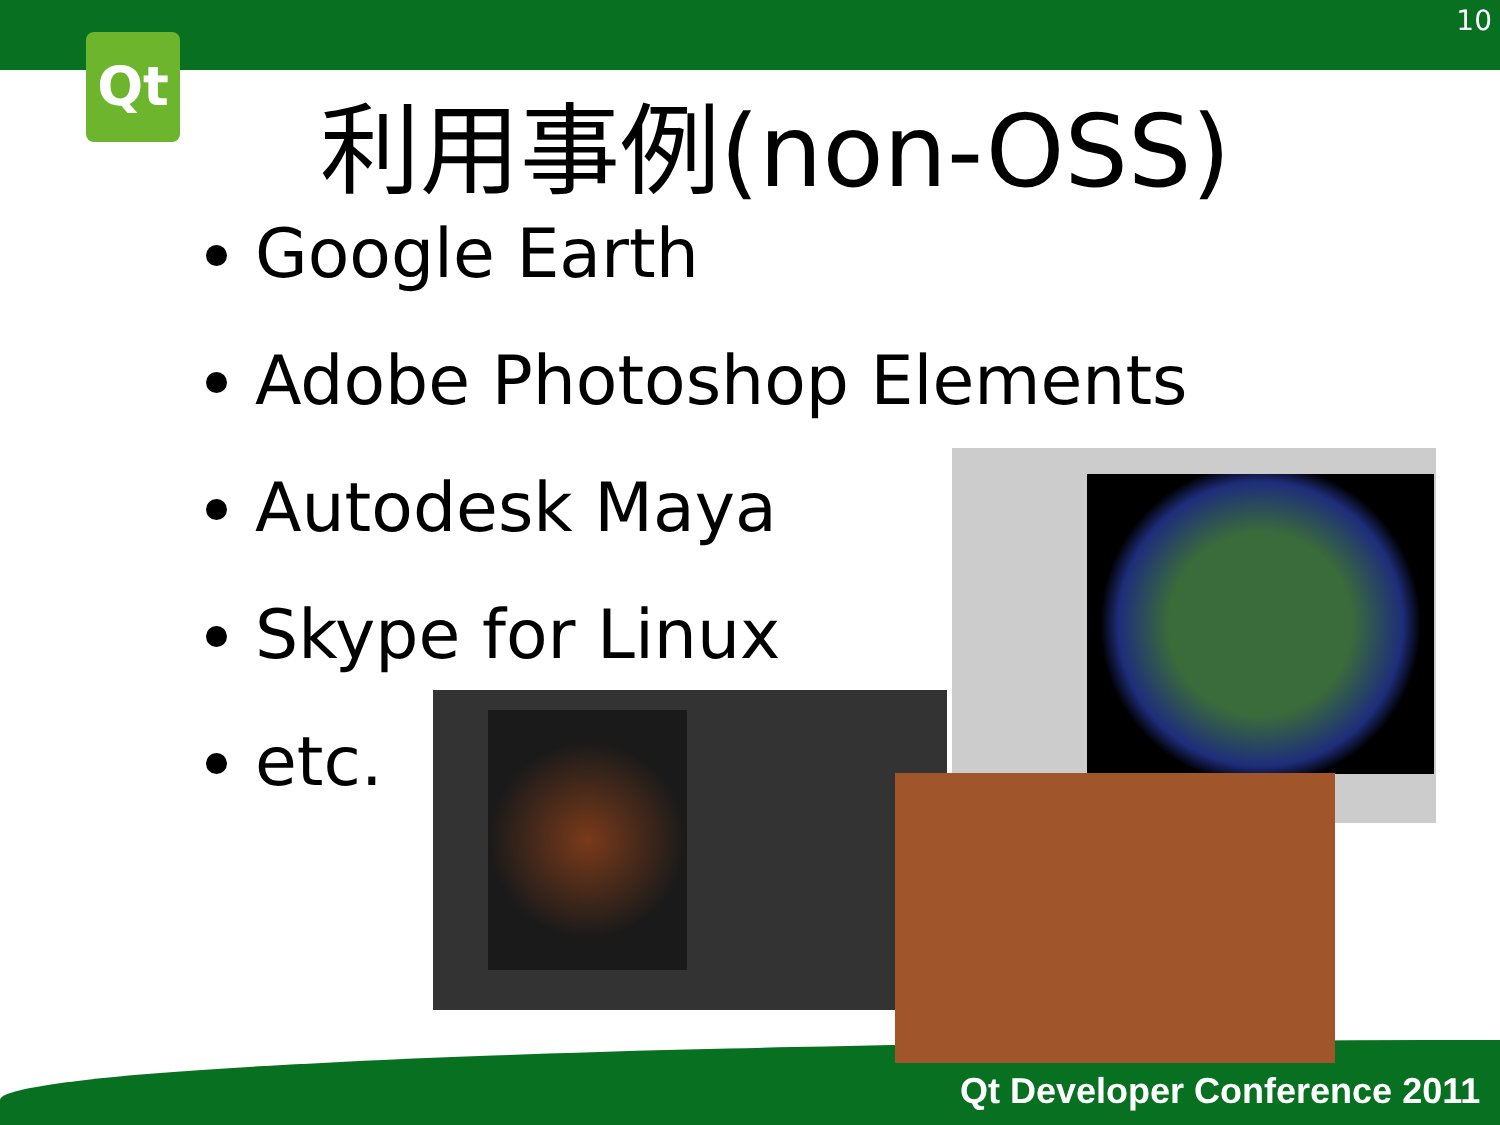10
Qt
利用事例(non-OSS)
Google Earth
Adobe Photoshop Elements
Autodesk Maya
Skype for Linux
etc.
Qt Developer Conference 2011